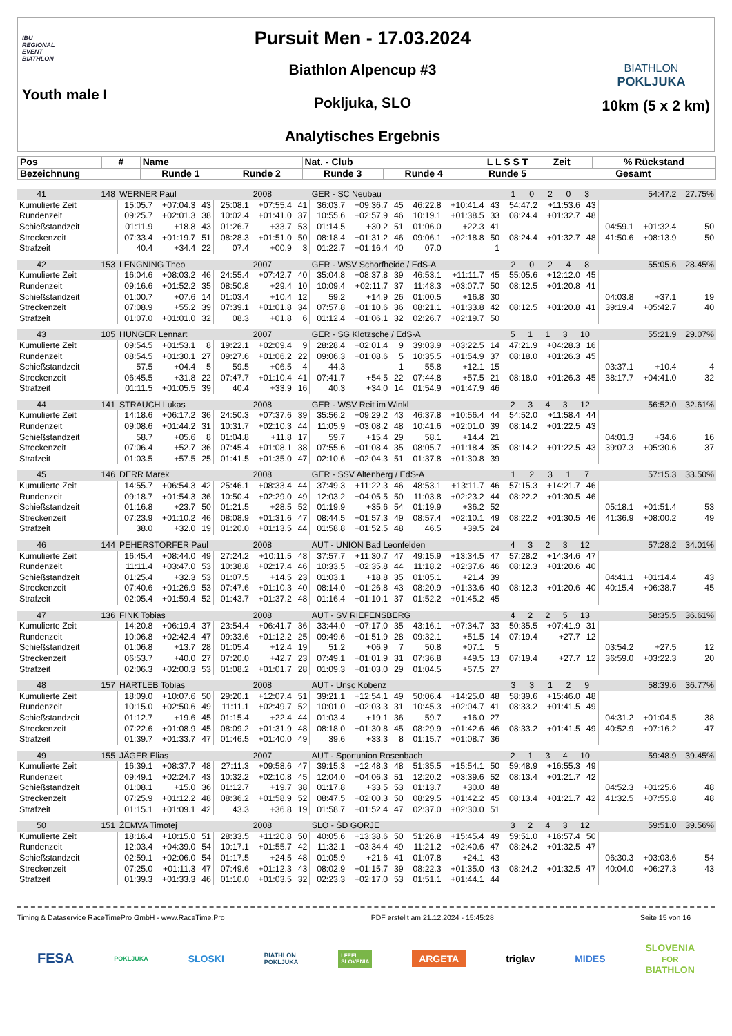IBU
REGIONAL
EVENT
BIATHLON
Youth male I
Pursuit Men - 17.03.2024
Biathlon Alpencup #3
Pokljuka, SLO
Analytisches Ergebnis
BIATHLON
POKLJUKA
10km (5 x 2 km)
| Pos | # | Name | | Nat. - Club | | L L S S T | Zeit | % Rückstand |
| --- | --- | --- | --- | --- | --- | --- | --- | --- |
| Bezeichnung | | Runde 1 | Runde 2 | Runde 3 | Runde 4 | Runde 5 | Gesamt | |
| 41 | 148 | WERNER Paul | | | | 2008 | | GER - SC Neubau | | | | | | 1 0 2 0 3 | | | 54:47.2 | | 27.75% |
| Kumulierte Zeit | | 15:05.7 | +07:04.3 | 43 | 25:08.1 | +07:55.4 | 41 | 36:03.7 | +09:36.7 | 45 | 46:22.8 | +10:41.4 | 43 | 54:47.2 | +11:53.6 | 43 | | | |
| Rundenzeit | | 09:25.7 | +02:01.3 | 38 | 10:02.4 | +01:41.0 | 37 | 10:55.6 | +02:57.9 | 46 | 10:19.1 | +01:38.5 | 33 | 08:24.4 | +01:32.7 | 48 | | | |
| Schießstandzeit | | 01:11.9 | +18.8 | 43 | 01:26.7 | +33.7 | 53 | 01:14.5 | +30.2 | 51 | 01:06.0 | +22.3 | 41 | | | | 04:59.1 | +01:32.4 | 50 |
| Streckenzeit | | 07:33.4 | +01:19.7 | 51 | 08:28.3 | +01:51.0 | 50 | 08:18.4 | +01:31.2 | 46 | 09:06.1 | +02:18.8 | 50 | 08:24.4 | +01:32.7 | 48 | 41:50.6 | +08:13.9 | 50 |
| Strafzeit | | 40.4 | +34.4 | 22 | 07.4 | +00.9 | 3 | 01:22.7 | +01:16.4 | 40 | 07.0 | | 1 | | | | | | |
| 42 | 153 | LENGNING Theo | | | | 2007 | | GER - WSV Schorfheide / EdS-A | | | | | | 2 0 2 4 8 | | | 55:05.6 | | 28.45% |
| Kumulierte Zeit | | 16:04.6 | +08:03.2 | 46 | 24:55.4 | +07:42.7 | 40 | 35:04.8 | +08:37.8 | 39 | 46:53.1 | +11:11.7 | 45 | 55:05.6 | +12:12.0 | 45 | | | |
| Rundenzeit | | 09:16.6 | +01:52.2 | 35 | 08:50.8 | +29.4 | 10 | 10:09.4 | +02:11.7 | 37 | 11:48.3 | +03:07.7 | 50 | 08:12.5 | +01:20.8 | 41 | | | |
| Schießstandzeit | | 01:00.7 | +07.6 | 14 | 01:03.4 | +10.4 | 12 | 59.2 | +14.9 | 26 | 01:00.5 | +16.8 | 30 | | | | 04:03.8 | +37.1 | 19 |
| Streckenzeit | | 07:08.9 | +55.2 | 39 | 07:39.1 | +01:01.8 | 34 | 07:57.8 | +01:10.6 | 36 | 08:21.1 | +01:33.8 | 42 | 08:12.5 | +01:20.8 | 41 | 39:19.4 | +05:42.7 | 40 |
| Strafzeit | | 01:07.0 | +01:01.0 | 32 | 08.3 | +01.8 | 6 | 01:12.4 | +01:06.1 | 32 | 02:26.7 | +02:19.7 | 50 | | | | | | |
| 43 | 105 | HUNGER Lennart | | | | 2007 | | GER - SG Klotzsche / EdS-A | | | | | | 5 1 1 3 10 | | | 55:21.9 | | 29.07% |
| Kumulierte Zeit | | 09:54.5 | +01:53.1 | 8 | 19:22.1 | +02:09.4 | 9 | 28:28.4 | +02:01.4 | 9 | 39:03.9 | +03:22.5 | 14 | 47:21.9 | +04:28.3 | 16 | | | |
| Rundenzeit | | 08:54.5 | +01:30.1 | 27 | 09:27.6 | +01:06.2 | 22 | 09:06.3 | +01:08.6 | 5 | 10:35.5 | +01:54.9 | 37 | 08:18.0 | +01:26.3 | 45 | | | |
| Schießstandzeit | | 57.5 | +04.4 | 5 | 59.5 | +06.5 | 4 | 44.3 | | 1 | 55.8 | +12.1 | 15 | | | | 03:37.1 | +10.4 | 4 |
| Streckenzeit | | 06:45.5 | +31.8 | 22 | 07:47.7 | +01:10.4 | 41 | 07:41.7 | +54.5 | 22 | 07:44.8 | +57.5 | 21 | 08:18.0 | +01:26.3 | 45 | 38:17.7 | +04:41.0 | 32 |
| Strafzeit | | 01:11.5 | +01:05.5 | 39 | 40.4 | +33.9 | 16 | 40.3 | +34.0 | 14 | 01:54.9 | +01:47.9 | 46 | | | | | | |
| 44 | 141 | STRAUCH Lukas | | | | 2008 | | GER - WSV Reit im Winkl | | | | | | 2 3 4 3 12 | | | 56:52.0 | | 32.61% |
| Kumulierte Zeit | | 14:18.6 | +06:17.2 | 36 | 24:50.3 | +07:37.6 | 39 | 35:56.2 | +09:29.2 | 43 | 46:37.8 | +10:56.4 | 44 | 54:52.0 | +11:58.4 | 44 | | | |
| Rundenzeit | | 09:08.6 | +01:44.2 | 31 | 10:31.7 | +02:10.3 | 44 | 11:05.9 | +03:08.2 | 48 | 10:41.6 | +02:01.0 | 39 | 08:14.2 | +01:22.5 | 43 | | | |
| Schießstandzeit | | 58.7 | +05.6 | 8 | 01:04.8 | +11.8 | 17 | 59.7 | +15.4 | 29 | 58.1 | +14.4 | 21 | | | | 04:01.3 | +34.6 | 16 |
| Streckenzeit | | 07:06.4 | +52.7 | 36 | 07:45.4 | +01:08.1 | 38 | 07:55.6 | +01:08.4 | 35 | 08:05.7 | +01:18.4 | 35 | 08:14.2 | +01:22.5 | 43 | 39:07.3 | +05:30.6 | 37 |
| Strafzeit | | 01:03.5 | +57.5 | 25 | 01:41.5 | +01:35.0 | 47 | 02:10.6 | +02:04.3 | 51 | 01:37.8 | +01:30.8 | 39 | | | | | | |
| 45 | 146 | DERR Marek | | | | 2008 | | GER - SSV Altenberg / EdS-A | | | | | | 1 2 3 1 7 | | | 57:15.3 | | 33.50% |
| Kumulierte Zeit | | 14:55.7 | +06:54.3 | 42 | 25:46.1 | +08:33.4 | 44 | 37:49.3 | +11:22.3 | 46 | 48:53.1 | +13:11.7 | 46 | 57:15.3 | +14:21.7 | 46 | | | |
| Rundenzeit | | 09:18.7 | +01:54.3 | 36 | 10:50.4 | +02:29.0 | 49 | 12:03.2 | +04:05.5 | 50 | 11:03.8 | +02:23.2 | 44 | 08:22.2 | +01:30.5 | 46 | | | |
| Schießstandzeit | | 01:16.8 | +23.7 | 50 | 01:21.5 | +28.5 | 52 | 01:19.9 | +35.6 | 54 | 01:19.9 | +36.2 | 52 | | | | 05:18.1 | +01:51.4 | 53 |
| Streckenzeit | | 07:23.9 | +01:10.2 | 46 | 08:08.9 | +01:31.6 | 47 | 08:44.5 | +01:57.3 | 49 | 08:57.4 | +02:10.1 | 49 | 08:22.2 | +01:30.5 | 46 | 41:36.9 | +08:00.2 | 49 |
| Strafzeit | | 38.0 | +32.0 | 19 | 01:20.0 | +01:13.5 | 44 | 01:58.8 | +01:52.5 | 48 | 46.5 | +39.5 | 24 | | | | | | |
| 46 | 144 | PEHERSTORFER Paul | | | | 2008 | | AUT - UNION Bad Leonfelden | | | | | | 4 3 2 3 12 | | | 57:28.2 | | 34.01% |
| Kumulierte Zeit | | 16:45.4 | +08:44.0 | 49 | 27:24.2 | +10:11.5 | 48 | 37:57.7 | +11:30.7 | 47 | 49:15.9 | +13:34.5 | 47 | 57:28.2 | +14:34.6 | 47 | | | |
| Rundenzeit | | 11:11.4 | +03:47.0 | 53 | 10:38.8 | +02:17.4 | 46 | 10:33.5 | +02:35.8 | 44 | 11:18.2 | +02:37.6 | 46 | 08:12.3 | +01:20.6 | 40 | | | |
| Schießstandzeit | | 01:25.4 | +32.3 | 53 | 01:07.5 | +14.5 | 23 | 01:03.1 | +18.8 | 35 | 01:05.1 | +21.4 | 39 | | | | 04:41.1 | +01:14.4 | 43 |
| Streckenzeit | | 07:40.6 | +01:26.9 | 53 | 07:47.6 | +01:10.3 | 40 | 08:14.0 | +01:26.8 | 43 | 08:20.9 | +01:33.6 | 40 | 08:12.3 | +01:20.6 | 40 | 40:15.4 | +06:38.7 | 45 |
| Strafzeit | | 02:05.4 | +01:59.4 | 52 | 01:43.7 | +01:37.2 | 48 | 01:16.4 | +01:10.1 | 37 | 01:52.2 | +01:45.2 | 45 | | | | | | |
| 47 | 136 | FINK Tobias | | | | 2008 | | AUT - SV RIEFENSBERG | | | | | | 4 2 2 5 13 | | | 58:35.5 | | 36.61% |
| Kumulierte Zeit | | 14:20.8 | +06:19.4 | 37 | 23:54.4 | +06:41.7 | 36 | 33:44.0 | +07:17.0 | 35 | 43:16.1 | +07:34.7 | 33 | 50:35.5 | +07:41.9 | 31 | | | |
| Rundenzeit | | 10:06.8 | +02:42.4 | 47 | 09:33.6 | +01:12.2 | 25 | 09:49.6 | +01:51.9 | 28 | 09:32.1 | +51.5 | 14 | 07:19.4 | +27.7 | 12 | | | |
| Schießstandzeit | | 01:06.8 | +13.7 | 28 | 01:05.4 | +12.4 | 19 | 51.2 | +06.9 | 7 | 50.8 | +07.1 | 5 | | | | 03:54.2 | +27.5 | 12 |
| Streckenzeit | | 06:53.7 | +40.0 | 27 | 07:20.0 | +42.7 | 23 | 07:49.1 | +01:01.9 | 31 | 07:36.8 | +49.5 | 13 | 07:19.4 | +27.7 | 12 | 36:59.0 | +03:22.3 | 20 |
| Strafzeit | | 02:06.3 | +02:00.3 | 53 | 01:08.2 | +01:01.7 | 28 | 01:09.3 | +01:03.0 | 29 | 01:04.5 | +57.5 | 27 | | | | | | |
| 48 | 157 | HARTLEB Tobias | | | | 2008 | | AUT - Unsc Kobenz | | | | | | 3 3 1 2 9 | | | 58:39.6 | | 36.77% |
| Kumulierte Zeit | | 18:09.0 | +10:07.6 | 50 | 29:20.1 | +12:07.4 | 51 | 39:21.1 | +12:54.1 | 49 | 50:06.4 | +14:25.0 | 48 | 58:39.6 | +15:46.0 | 48 | | | |
| Rundenzeit | | 10:15.0 | +02:50.6 | 49 | 11:11.1 | +02:49.7 | 52 | 10:01.0 | +02:03.3 | 31 | 10:45.3 | +02:04.7 | 41 | 08:33.2 | +01:41.5 | 49 | | | |
| Schießstandzeit | | 01:12.7 | +19.6 | 45 | 01:15.4 | +22.4 | 44 | 01:03.4 | +19.1 | 36 | 59.7 | +16.0 | 27 | | | | 04:31.2 | +01:04.5 | 38 |
| Streckenzeit | | 07:22.6 | +01:08.9 | 45 | 08:09.2 | +01:31.9 | 48 | 08:18.0 | +01:30.8 | 45 | 08:29.9 | +01:42.6 | 46 | 08:33.2 | +01:41.5 | 49 | 40:52.9 | +07:16.2 | 47 |
| Strafzeit | | 01:39.7 | +01:33.7 | 47 | 01:46.5 | +01:40.0 | 49 | 39.6 | +33.3 | 8 | 01:15.7 | +01:08.7 | 36 | | | | | | |
| 49 | 155 | JÄGER Elias | | | | 2007 | | AUT - Sportunion Rosenbach | | | | | | 2 1 3 4 10 | | | 59:48.9 | | 39.45% |
| Kumulierte Zeit | | 16:39.1 | +08:37.7 | 48 | 27:11.3 | +09:58.6 | 47 | 39:15.3 | +12:48.3 | 48 | 51:35.5 | +15:54.1 | 50 | 59:48.9 | +16:55.3 | 49 | | | |
| Rundenzeit | | 09:49.1 | +02:24.7 | 43 | 10:32.2 | +02:10.8 | 45 | 12:04.0 | +04:06.3 | 51 | 12:20.2 | +03:39.6 | 52 | 08:13.4 | +01:21.7 | 42 | | | |
| Schießstandzeit | | 01:08.1 | +15.0 | 36 | 01:12.7 | +19.7 | 38 | 01:17.8 | +33.5 | 53 | 01:13.7 | +30.0 | 48 | | | | 04:52.3 | +01:25.6 | 48 |
| Streckenzeit | | 07:25.9 | +01:12.2 | 48 | 08:36.2 | +01:58.9 | 52 | 08:47.5 | +02:00.3 | 50 | 08:29.5 | +01:42.2 | 45 | 08:13.4 | +01:21.7 | 42 | 41:32.5 | +07:55.8 | 48 |
| Strafzeit | | 01:15.1 | +01:09.1 | 42 | 43.3 | +36.8 | 19 | 01:58.7 | +01:52.4 | 47 | 02:37.0 | +02:30.0 | 51 | | | | | | |
| 50 | 151 | ŽEMVA Timotej | | | | 2008 | | SLO - ŠD GORJE | | | | | | 3 2 4 3 12 | | | 59:51.0 | | 39.56% |
| Kumulierte Zeit | | 18:16.4 | +10:15.0 | 51 | 28:33.5 | +11:20.8 | 50 | 40:05.6 | +13:38.6 | 50 | 51:26.8 | +15:45.4 | 49 | 59:51.0 | +16:57.4 | 50 | | | |
| Rundenzeit | | 12:03.4 | +04:39.0 | 54 | 10:17.1 | +01:55.7 | 42 | 11:32.1 | +03:34.4 | 49 | 11:21.2 | +02:40.6 | 47 | 08:24.2 | +01:32.5 | 47 | | | |
| Schießstandzeit | | 02:59.1 | +02:06.0 | 54 | 01:17.5 | +24.5 | 48 | 01:05.9 | +21.6 | 41 | 01:07.8 | +24.1 | 43 | | | | 06:30.3 | +03:03.6 | 54 |
| Streckenzeit | | 07:25.0 | +01:11.3 | 47 | 07:49.6 | +01:12.3 | 43 | 08:02.9 | +01:15.7 | 39 | 08:22.3 | +01:35.0 | 43 | 08:24.2 | +01:32.5 | 47 | 40:04.0 | +06:27.3 | 43 |
| Strafzeit | | 01:39.3 | +01:33.3 | 46 | 01:10.0 | +01:03.5 | 32 | 02:23.3 | +02:17.0 | 53 | 01:51.1 | +01:44.1 | 44 | | | | | | |
Timing & Dataservice RaceTimePro GmbH - www.RaceTime.Pro PDF erstellt am 21.12.2024 - 15:45:28 Seite 15 von 16
FESA POKLJUKA SLOSKI BIATHLON
POKLJUKA I FEEL
SLOVENIA ARGETA triglav MIDES SLOVENIA
FOR
BIATHLON